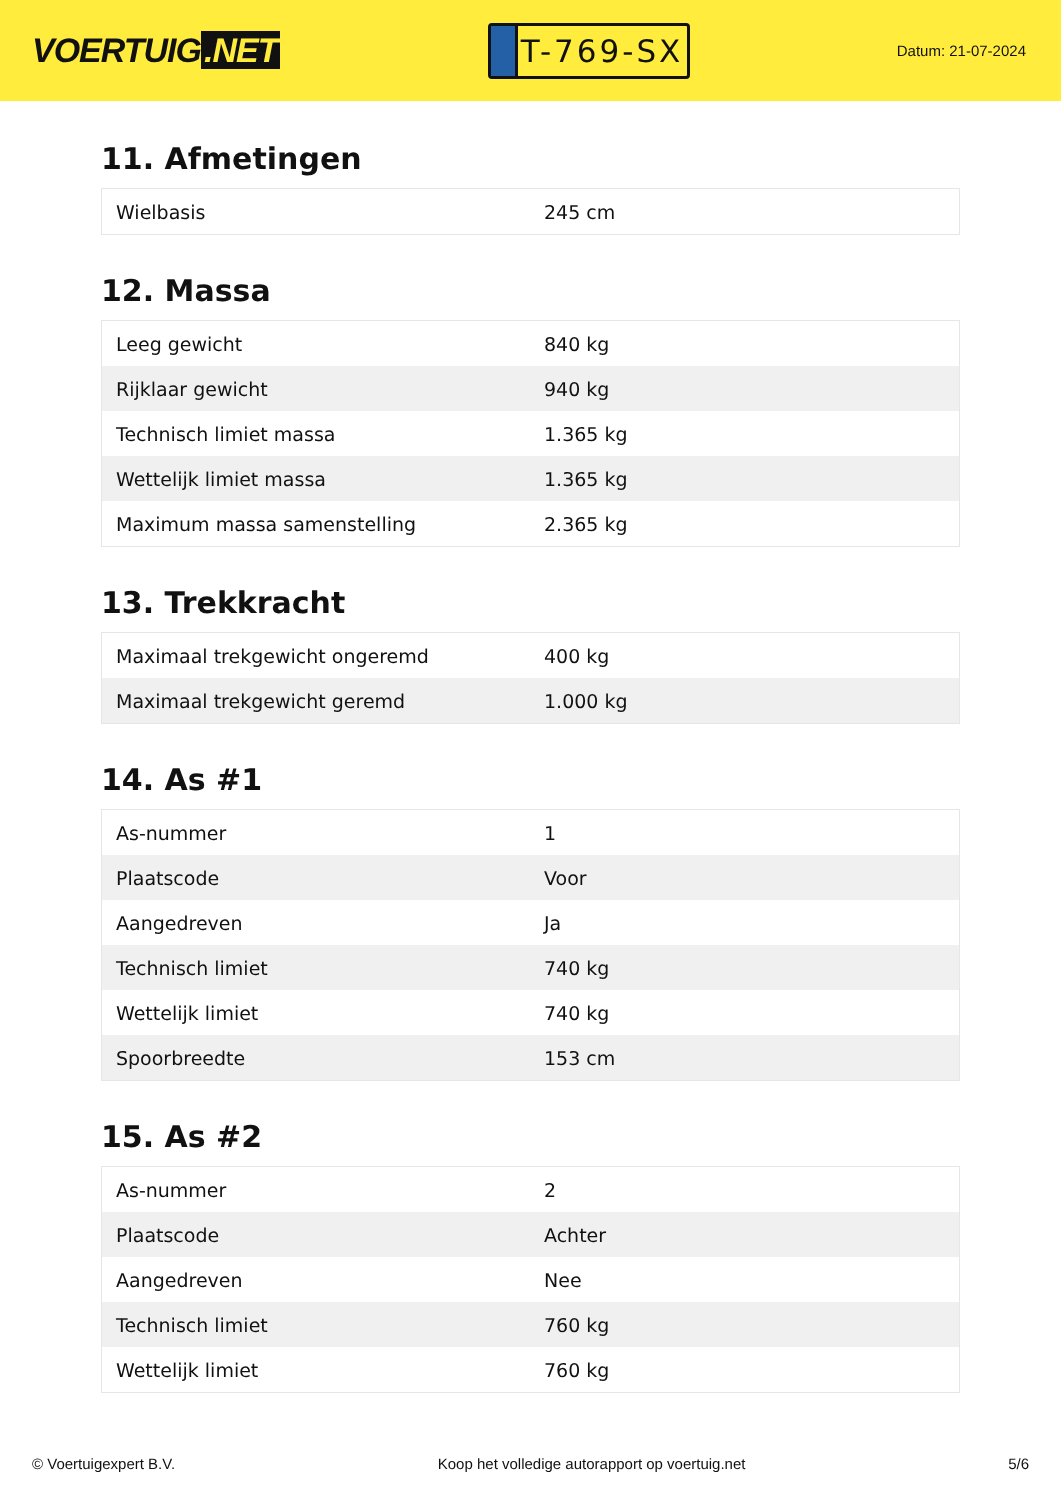VOERTUIG.NET
T-769-SX
Datum: 21-07-2024
11. Afmetingen
| Wielbasis | 245 cm |
12. Massa
| Leeg gewicht | 840 kg |
| Rijklaar gewicht | 940 kg |
| Technisch limiet massa | 1.365 kg |
| Wettelijk limiet massa | 1.365 kg |
| Maximum massa samenstelling | 2.365 kg |
13. Trekkracht
| Maximaal trekgewicht ongeremd | 400 kg |
| Maximaal trekgewicht geremd | 1.000 kg |
14. As #1
| As-nummer | 1 |
| Plaatscode | Voor |
| Aangedreven | Ja |
| Technisch limiet | 740 kg |
| Wettelijk limiet | 740 kg |
| Spoorbreedte | 153 cm |
15. As #2
| As-nummer | 2 |
| Plaatscode | Achter |
| Aangedreven | Nee |
| Technisch limiet | 760 kg |
| Wettelijk limiet | 760 kg |
© Voertuigexpert B.V. Koop het volledige autorapport op voertuig.net 5/6